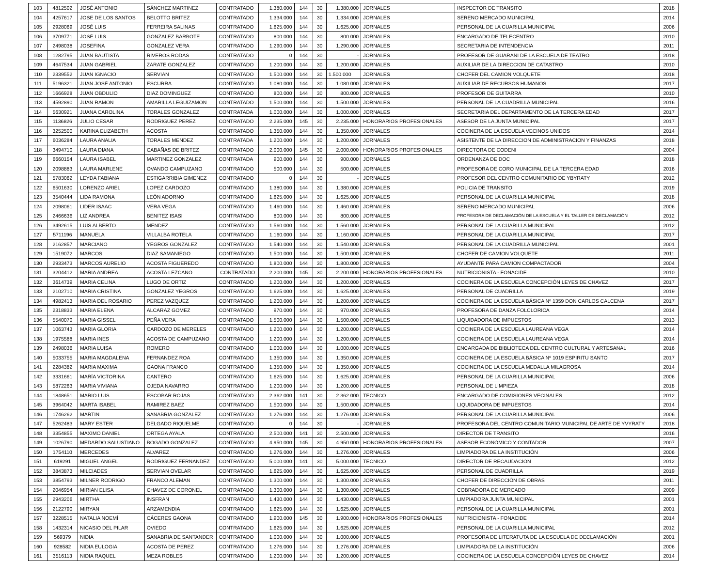| 103 | 4812502 | JOSÉ ANTONIO | SÁNCHEZ MARTINEZ | CONTRATADO | 1.380.000 | 144 | 30 | 1.380.000 | JORNALES | INSPECTOR DE TRANSITO | 2018 |
| 104 | 4257617 | JOSE DE LOS SANTOS | BELOTTO BRITEZ | CONTRATADO | 1.334.000 | 144 | 30 | 1.334.000 | JORNALES | SERENO MERCADO MUNICIPAL | 2014 |
| 105 | 2928069 | JOSÉ LUIS | FERREIRA SALINAS | CONTRATADO | 1.625.000 | 144 | 30 | 1.625.000 | JORNALES | PERSONAL DE LA CUARILLA MUNICIPAL | 2006 |
| 106 | 3709771 | JOSÉ LUIS | GONZALEZ BARBOTE | CONTRATADO | 800.000 | 144 | 30 | 800.000 | JORNALES | ENCARGADO DE TELECENTRO | 2010 |
| 107 | 2498038 | JOSEFINA | GONZALEZ VERA | CONTRATADO | 1.290.000 | 144 | 30 | 1.290.000 | JORNALES | SECRETARIA DE INTENDENCIA | 2011 |
| 108 | 1282795 | JUAN BAUTISTA | RIVEROS RODAS | CONTRATADO | 0 | 144 | 30 | - | JORNALES | PROFESOR DE GUARANI DE LA ESCUELA DE TEATRO | 2018 |
| 109 | 4647534 | JUAN GABRIEL | ZARATE GONZALEZ | CONTRATADO | 1.200.000 | 144 | 30 | 1.200.000 | JORNALES | AUXILIAR DE LA DIRECCION DE CATASTRO | 2010 |
| 110 | 2339552 | JUAN IGNACIO | SERVIAN | CONTRATADO | 1.500.000 | 144 | 30 | 1.500.000 | JORNALES | CHOFER DEL CAMION VOLQUETE | 2018 |
| 111 | 5196321 | JUAN JOSÉ ANTONIO | ESCURRA | CONTRATADO | 1.080.000 | 144 | 30 | 1.080.000 | JORNALES | AUXILIAR DE RECURSOS HUMANOS | 2017 |
| 112 | 1666928 | JUAN OBDULIO | DIAZ DOMINGUEZ | CONTRATADO | 800.000 | 144 | 30 | 800.000 | JORNALES | PROFESOR DE GUITARRA | 2010 |
| 113 | 4592890 | JUAN RAMON | AMARILLA LEGUIZAMON | CONTRATADO | 1.500.000 | 144 | 30 | 1.500.000 | JORNALES | PERSONAL DE LA CUADRILLA MUNICIPAL | 2016 |
| 114 | 5630921 | JUANA CAROLINA | TORALES GONZALEZ | CONTRATADA | 1.000.000 | 144 | 30 | 1.000.000 | JORNALES | SECRETARIA DEL DEPARTAMENTO DE LA TERCERA EDAD | 2017 |
| 115 | 1136826 | JULIO CESAR | RODRIGUEZ PEREZ | CONTRATADO | 2.235.000 | 145 | 30 | 2.235.000 | HONORARIOS PROFESIONALES | ASESOR DE LA JUNTA MUNICIPAL | 2017 |
| 116 | 3252500 | KARINA ELIZABETH | ACOSTA | CONTRATADO | 1.350.000 | 144 | 30 | 1.350.000 | JORNALES | COCINERA DE LA ESCUELA VECINOS UNIDOS | 2014 |
| 117 | 6036284 | LAURA ANALIA | TORALES MENDEZ | CONTRATADA | 1.200.000 | 144 | 30 | 1.200.000 | JORNALES | ASISTENTE DE LA DIRECCION DE ADMINISTRACION Y FINANZAS | 2018 |
| 118 | 3494710 | LAURA DIANA | CABAÑAS DE BRITEZ | CONTRATADO | 2.000.000 | 145 | 30 | 2.000.000 | HONORARIOS PROFESIONALES | DIRECTORA DE CODENI | 2004 |
| 119 | 6660154 | LAURA ISABEL | MARTINEZ GONZALEZ | CONTRATADA | 900.000 | 144 | 30 | 900.000 | JORNALES | ORDENANZA DE DOC | 2018 |
| 120 | 2098883 | LAURA MARLENE | OVANDO CAMPUZANO | CONTRATADO | 500.000 | 144 | 30 | 500.000 | JORNALES | PROFESORA DE CORO MUNICIPAL DE LA TERCERA EDAD | 2016 |
| 121 | 5783062 | LEYDA FABIANA | ESTIGARRIBIA GIMENEZ | CONTRATADO | 0 | 144 | 30 | - | JORNALES | PROFESOR DEL CENTRO COMUNITARIO DE YBYRATY | 2012 |
| 122 | 6501630 | LORENZO ARIEL | LOPEZ CARDOZO | CONTRATADO | 1.380.000 | 144 | 30 | 1.380.000 | JORNALES | POLICIA DE TRANSITO | 2019 |
| 123 | 3540444 | LIDA RAMONA | LEÓN ADORNO | CONTRATADO | 1.625.000 | 144 | 30 | 1.625.000 | JORNALES | PERSONAL DE LA CUARILLA MUNICIPAL | 2018 |
| 124 | 2098061 | LIDER ISAAC | VERA VEGA | CONTRATADO | 1.460.000 | 144 | 30 | 1.460.000 | JORNALES | SERENO MERCADO MUNICIPAL | 2006 |
| 125 | 2466636 | LIZ ANDREA | BENITEZ ISASI | CONTRATADO | 800.000 | 144 | 30 | 800.000 | JORNALES | PROFESORA DE DECLAMACIÓN DE LA ESCUELA Y EL TALLER DE DECLAMACIÓN | 2012 |
| 126 | 3492615 | LUIS ALBERTO | MENDEZ | CONTRATADO | 1.560.000 | 144 | 30 | 1.560.000 | JORNALES | PERSONAL DE LA CUARILLA MUNICIPAL | 2012 |
| 127 | 5711196 | MANUELA | VILLALBA ROTELA | CONTRATADO | 1.160.000 | 144 | 30 | 1.160.000 | JORNALES | PERSONAL DE LA CUARILLA MUNICIPAL | 2017 |
| 128 | 2162857 | MARCIANO | YEGROS GONZALEZ | CONTRATADO | 1.540.000 | 144 | 30 | 1.540.000 | JORNALES | PERSONAL DE LA CUADRILLA MUNICIPAL | 2001 |
| 129 | 1519072 | MARCOS | DIAZ SAMANIEGO | CONTRATADO | 1.500.000 | 144 | 30 | 1.500.000 | JORNALES | CHOFER DE CAMION VOLQUETE | 2011 |
| 130 | 2933473 | MARCOS AURELIO | ACOSTA FIGUEREDO | CONTRATADO | 1.800.000 | 144 | 30 | 1.800.000 | JORNALES | AYUDANTE PARA CAMION COMPACTADOR | 2004 |
| 131 | 3204412 | MARIA ANDREA | ACOSTA LEZCANO | CONTRATADO | 2.200.000 | 145 | 30 | 2.200.000 | HONORARIOS PROFESIONALES | NUTRICIONISTA - FONACIDE | 2010 |
| 132 | 3614739 | MARIA CELINA | LUGO DE ORTIZ | CONTRATADO | 1.200.000 | 144 | 30 | 1.200.000 | JORNALES | COCINERA DE LA ESCUELA CONCEPCIÓN LEYES DE CHAVEZ | 2017 |
| 133 | 2102710 | MARIA CRISTINA | GONZALEZ YEGROS | CONTRATADO | 1.625.000 | 144 | 30 | 1.625.000 | JORNALES | PERSONAL DE CUADRILLA | 2019 |
| 134 | 4982413 | MARIA DEL ROSARIO | PEREZ VAZQUEZ | CONTRATADO | 1.200.000 | 144 | 30 | 1.200.000 | JORNALES | COCINERA DE LA ESCUELA BÁSICA Nº 1359 DON CARLOS CALCENA | 2017 |
| 135 | 2318833 | MARIA ELENA | ALCARAZ GOMEZ | CONTRATADO | 970.000 | 144 | 30 | 970.000 | JORNALES | PROFESORA DE DANZA FOLCLORICA | 2014 |
| 136 | 5540070 | MARIA GISSEL | PEÑA VERA | CONTRATADO | 1.500.000 | 144 | 30 | 1.500.000 | JORNALES | LIQUIDADORA DE IMPUESTOS | 2013 |
| 137 | 1063743 | MARIA GLORIA | CARDOZO DE MERELES | CONTRATADO | 1.200.000 | 144 | 30 | 1.200.000 | JORNALES | COCINERA DE LA ESCUELA LAUREANA VEGA | 2014 |
| 138 | 1975588 | MARIA INES | ACOSTA DE CAMPUZANO | CONTRATADO | 1.200.000 | 144 | 30 | 1.200.000 | JORNALES | COCINERA DE LA ESCUELA LAUREANA VEGA | 2014 |
| 139 | 2498036 | MARIA LUISA | ROMERO | CONTRATADO | 1.000.000 | 144 | 30 | 1.000.000 | JORNALES | ENCARGADA DE BIBLIOTECA DEL CENTRO CULTURAL Y ARTESANAL | 2016 |
| 140 | 5033755 | MARIA MAGDALENA | FERNANDEZ ROA | CONTRATADO | 1.350.000 | 144 | 30 | 1.350.000 | JORNALES | COCINERA DE LA ESCUELA BÁSICA Nº 1019 ESPIRITU SANTO | 2017 |
| 141 | 2284382 | MARIA MAXIMA | GAONA FRANCO | CONTRATADO | 1.350.000 | 144 | 30 | 1.350.000 | JORNALES | COCINERA DE LA ESCUELA MEDALLA MILAGROSA | 2014 |
| 142 | 3331661 | MARÍA VICTORINA | CANTERO | CONTRATADO | 1.625.000 | 144 | 30 | 1.625.000 | JORNALES | PERSONAL DE LA CUARILLA MUNICIPAL | 2006 |
| 143 | 5872263 | MARIA VIVIANA | OJEDA NAVARRO | CONTRATADO | 1.200.000 | 144 | 30 | 1.200.000 | JORNALES | PERSONAL DE LIMPIEZA | 2018 |
| 144 | 1848651 | MARIO LUIS | ESCOBAR ROJAS | CONTRATADO | 2.362.000 | 141 | 30 | 2.362.000 | TECNICO | ENCARGADO DE COMISIONES VECINALES | 2012 |
| 145 | 3964042 | MARTA ISABEL | RAMIREZ BAEZ | CONTRATADO | 1.500.000 | 144 | 30 | 1.500.000 | JORNALES | LIQUIDADORA DE IMPUESTOS | 2014 |
| 146 | 1746262 | MARTIN | SANABRIA GONZALEZ | CONTRATADO | 1.276.000 | 144 | 30 | 1.276.000 | JORNALES | PERSONAL DE LA CUARILLA MUNICIPAL | 2006 |
| 147 | 5262483 | MARY ESTER | DELGADO RIQUELME | CONTRATADO | 0 | 144 | 30 | - | JORNALES | PROFESORA DEL CENTRO COMUNITARIO MUNICIPAL DE ARTE DE YVYRATY | 2018 |
| 148 | 3354855 | MAXIMO DANIEL | ORTEGA AYALA | CONTRATADO | 2.500.000 | 141 | 30 | 2.500.000 | JORNALES | DIRECTOR DE TRANSITO | 2016 |
| 149 | 1026790 | MEDARDO SALUSTIANO | BOGADO GONZALEZ | CONTRATADO | 4.950.000 | 145 | 30 | 4.950.000 | HONORARIOS PROFESIONALES | ASESOR ECONÓMICO Y CONTADOR | 2007 |
| 150 | 1754110 | MERCEDES | ALVAREZ | CONTRATADO | 1.276.000 | 144 | 30 | 1.276.000 | JORNALES | LIMPIADORA DE LA INSTITUCIÓN | 2006 |
| 151 | 619291 | MIGUEL ÁNGEL | RODRÍGUEZ FERNANDEZ | CONTRATADO | 5.000.000 | 141 | 30 | 5.000.000 | TECNICO | DIRECTOR DE RECAUDACIÓN | 2012 |
| 152 | 3843873 | MILCIADES | SERVIAN OVELAR | CONTRATADO | 1.625.000 | 144 | 30 | 1.625.000 | JORNALES | PERSONAL DE CUADRILLA | 2019 |
| 153 | 3854793 | MILNER RODRIGO | FRANCO ALEMAN | CONTRATADO | 1.300.000 | 144 | 30 | 1.300.000 | JORNALES | CHOFER DE DIRECCIÓN DE OBRAS | 2011 |
| 154 | 2046954 | MIRIAN ELISA | CHAVEZ DE CORONEL | CONTRATADO | 1.300.000 | 144 | 30 | 1.300.000 | JORNALES | COBRADORA DE MERCADO | 2009 |
| 155 | 2943206 | MIRTHA | INSFRAN | CONTRATADO | 1.430.000 | 144 | 30 | 1.430.000 | JORNALES | LIMPIADORA JUNTA MUNICIPAL | 2001 |
| 156 | 2122790 | MIRYAN | ARZAMENDIA | CONTRATADO | 1.625.000 | 144 | 30 | 1.625.000 | JORNALES | PERSONAL DE LA CUARILLA MUNICIPAL | 2001 |
| 157 | 3228515 | NATALIA NOEMÍ | CÁCERES GAONA | CONTRATADO | 1.900.000 | 145 | 30 | 1.900.000 | HONORARIOS PROFESIONALES | NUTRICIONISTA - FONACIDE | 2014 |
| 158 | 1432314 | NICASIO DEL PILAR | OVIEDO | CONTRATADO | 1.625.000 | 144 | 30 | 1.625.000 | JORNALES | PERSONAL DE LA CUARILLA MUNICIPAL | 2012 |
| 159 | 569379 | NIDIA | SANABRIA DE SANTANDER | CONTRATADO | 1.000.000 | 144 | 30 | 1.000.000 | JORNALES | PROFESORA DE LITERATUTA DE LA ESCUELA DE DECLAMACIÓN | 2001 |
| 160 | 928582 | NIDIA EULOGIA | ACOSTA DE PEREZ | CONTRATADO | 1.276.000 | 144 | 30 | 1.276.000 | JORNALES | LIMPIADORA DE LA INSTITUCIÓN | 2006 |
| 161 | 3516113 | NIDIA RAQUEL | MEZA ROBLES | CONTRATADO | 1.200.000 | 144 | 30 | 1.200.000 | JORNALES | COCINERA DE LA ESCUELA CONCEPCIÓN LEYES DE CHAVEZ | 2014 |